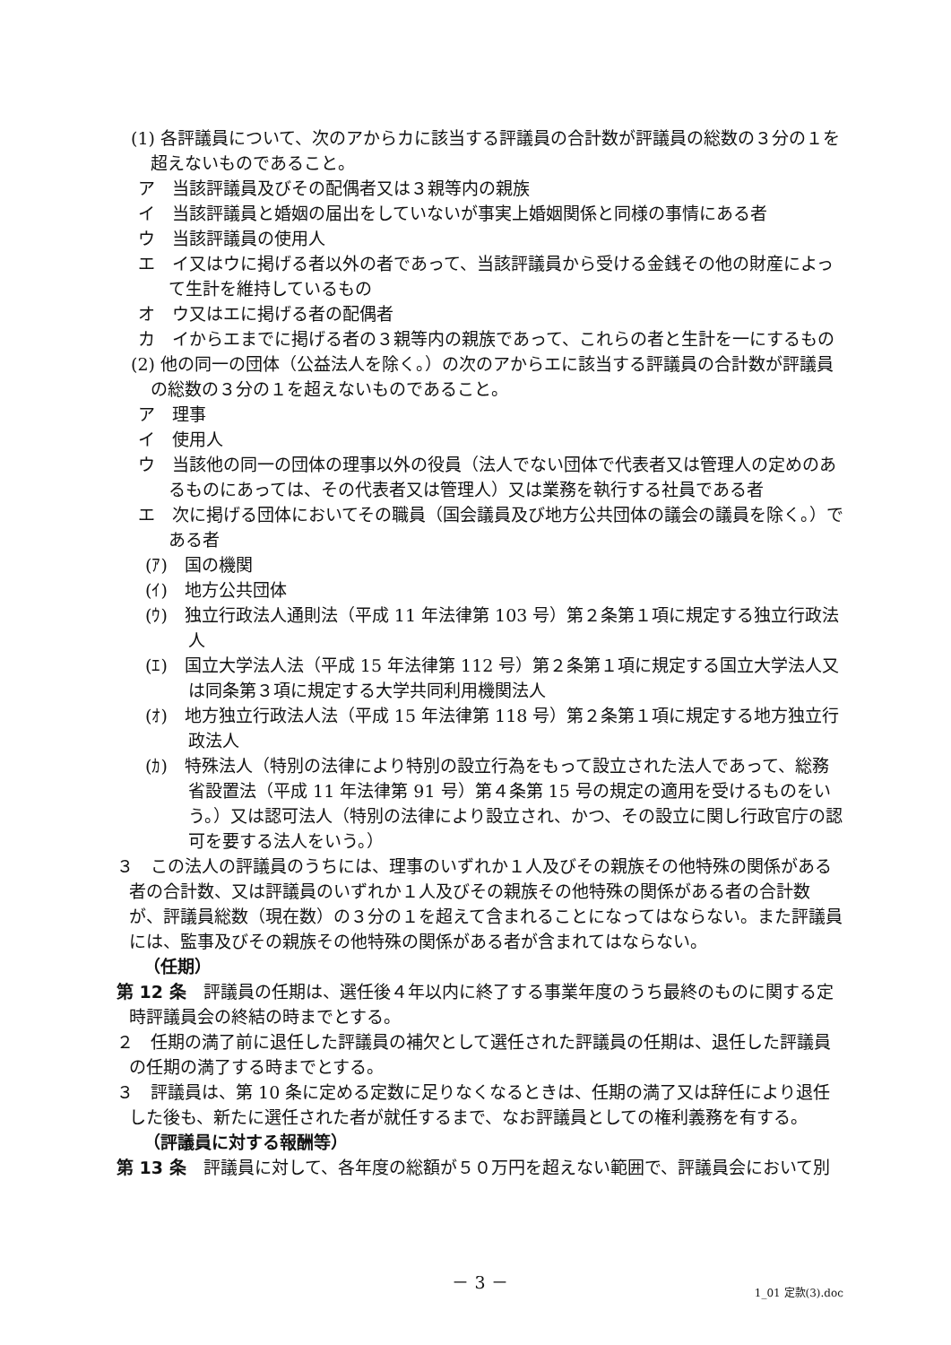(1) 各評議員について、次のアからカに該当する評議員の合計数が評議員の総数の３分の１を超えないものであること。
ア　当該評議員及びその配偶者又は３親等内の親族
イ　当該評議員と婚姻の届出をしていないが事実上婚姻関係と同様の事情にある者
ウ　当該評議員の使用人
エ　イ又はウに掲げる者以外の者であって、当該評議員から受ける金銭その他の財産によって生計を維持しているもの
オ　ウ又はエに掲げる者の配偶者
カ　イからエまでに掲げる者の３親等内の親族であって、これらの者と生計を一にするもの
(2) 他の同一の団体（公益法人を除く。）の次のアからエに該当する評議員の合計数が評議員の総数の３分の１を超えないものであること。
ア　理事
イ　使用人
ウ　当該他の同一の団体の理事以外の役員（法人でない団体で代表者又は管理人の定めのあるものにあっては、その代表者又は管理人）又は業務を執行する社員である者
エ　次に掲げる団体においてその職員（国会議員及び地方公共団体の議会の議員を除く。）である者
(ｱ)　国の機関
(ｲ)　地方公共団体
(ｳ)　独立行政法人通則法（平成 11 年法律第 103 号）第２条第１項に規定する独立行政法人
(ｴ)　国立大学法人法（平成 15 年法律第 112 号）第２条第１項に規定する国立大学法人又は同条第３項に規定する大学共同利用機関法人
(ｵ)　地方独立行政法人法（平成 15 年法律第 118 号）第２条第１項に規定する地方独立行政法人
(ｶ)　特殊法人（特別の法律により特別の設立行為をもって設立された法人であって、総務省設置法（平成 11 年法律第 91 号）第４条第 15 号の規定の適用を受けるものをいう。）又は認可法人（特別の法律により設立され、かつ、その設立に関し行政官庁の認可を要する法人をいう。）
３　この法人の評議員のうちには、理事のいずれか１人及びその親族その他特殊の関係がある者の合計数、又は評議員のいずれか１人及びその親族その他特殊の関係がある者の合計数が、評議員総数（現在数）の３分の１を超えて含まれることになってはならない。また評議員には、監事及びその親族その他特殊の関係がある者が含まれてはならない。
（任期）
第 12 条　評議員の任期は、選任後４年以内に終了する事業年度のうち最終のものに関する定時評議員会の終結の時までとする。
２　任期の満了前に退任した評議員の補欠として選任された評議員の任期は、退任した評議員の任期の満了する時までとする。
３　評議員は、第 10 条に定める定数に足りなくなるときは、任期の満了又は辞任により退任した後も、新たに選任された者が就任するまで、なお評議員としての権利義務を有する。
（評議員に対する報酬等）
第 13 条　評議員に対して、各年度の総額が５０万円を超えない範囲で、評議員会において別
－ 3 －
1_01 定款(3).doc